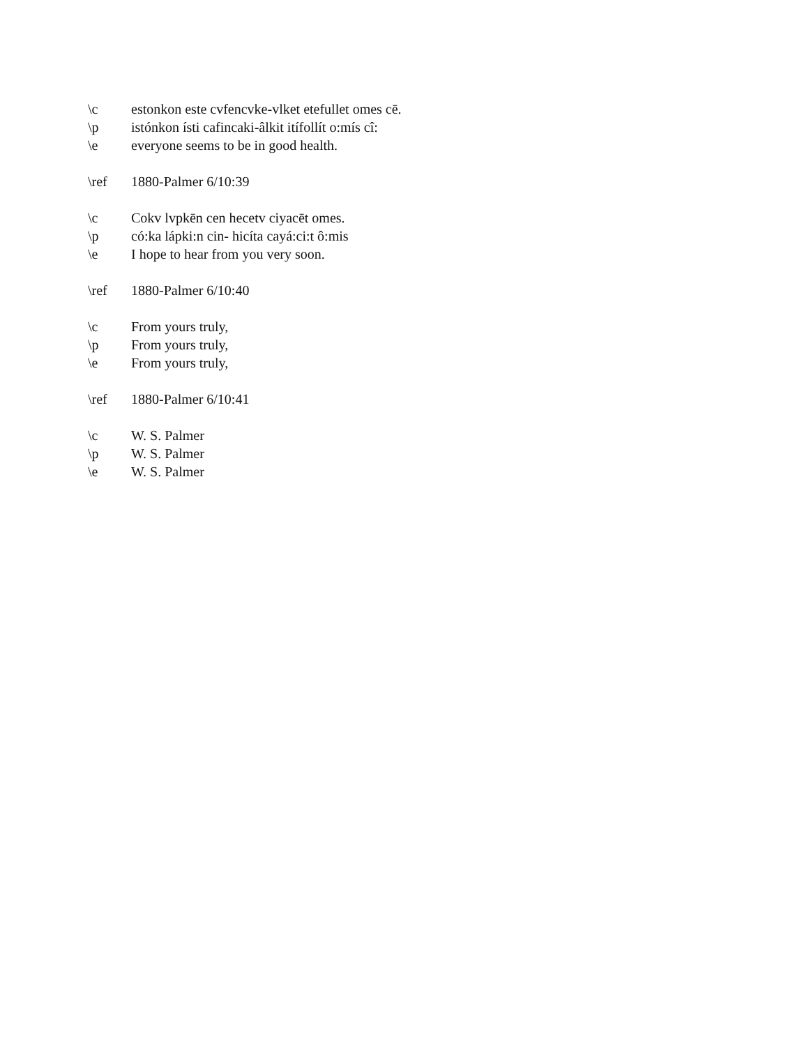\c estonkon este cvfencvke-vlket etefullet omes cē.
\p istónkon ísti cafincaki-âlkit itífollít o:mís cî:
\e everyone seems to be in good health.
\ref 1880-Palmer 6/10:39
\c Cokv lvpkēn cen hecetv ciyacēt omes.
\p có:ka lápki:n cin- hicíta cayá:ci:t ô:mis
\e I hope to hear from you very soon.
\ref 1880-Palmer 6/10:40
\c From yours truly,
\p From yours truly,
\e From yours truly,
\ref 1880-Palmer 6/10:41
\c W. S. Palmer
\p W. S. Palmer
\e W. S. Palmer